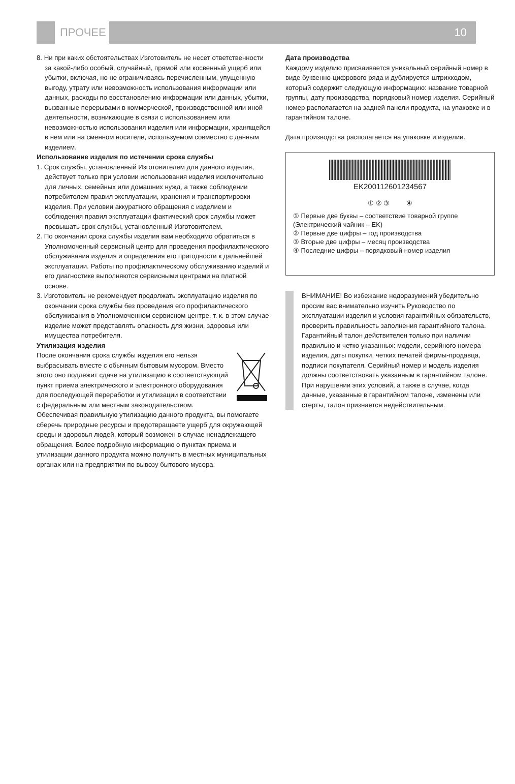ПРОЧЕЕ 10
8. Ни при каких обстоятельствах Изготовитель не несет ответственности за какой-либо особый, случайный, прямой или косвенный ущерб или убытки, включая, но не ограничиваясь перечисленным, упущенную выгоду, утрату или невозможность использования информации или данных, расходы по восстановлению информации или данных, убытки, вызванные перерывами в коммерческой, производственной или иной деятельности, возникающие в связи с использованием или невозможностью использования изделия или информации, хранящейся в нем или на сменном носителе, используемом совместно с данным изделием.
Использование изделия по истечении срока службы
1. Срок службы, установленный Изготовителем для данного изделия, действует только при условии использования изделия исключительно для личных, семейных или домашних нужд, а также соблюдении потребителем правил эксплуатации, хранения и транспортировки изделия. При условии аккуратного обращения с изделием и соблюдения правил эксплуатации фактический срок службы может превышать срок службы, установленный Изготовителем.
2. По окончании срока службы изделия вам необходимо обратиться в Уполномоченный сервисный центр для проведения профилактического обслуживания изделия и определения его пригодности к дальнейшей эксплуатации. Работы по профилактическому обслуживанию изделий и его диагностике выполняются сервисными центрами на платной основе.
3. Изготовитель не рекомендует продолжать эксплуатацию изделия по окончании срока службы без проведения его профилактического обслуживания в Уполномоченном сервисном центре, т. к. в этом случае изделие может представлять опасность для жизни, здоровья или имущества потребителя.
Утилизация изделия
После окончания срока службы изделия его нельзя выбрасывать вместе с обычным бытовым мусором. Вместо этого оно подлежит сдаче на утилизацию в соответствующий пункт приема электрического и электронного оборудования для последующей переработки и утилизации в соответствии с федеральным или местным законодательством. Обеспечивая правильную утилизацию данного продукта, вы помогаете сберечь природные ресурсы и предотвращаете ущерб для окружающей среды и здоровья людей, который возможен в случае ненадлежащего обращения. Более подробную информацию о пунктах приема и утилизации данного продукта можно получить в местных муниципальных органах или на предприятии по вывозу бытового мусора.
Дата производства
Каждому изделию присваивается уникальный серийный номер в виде буквенно-цифрового ряда и дублируется штрихкодом, который содержит следующую информацию: название товарной группы, дату производства, порядковый номер изделия. Серийный номер располагается на задней панели продукта, на упаковке и в гарантийном талоне.
Дата производства располагается на упаковке и изделии.
EK200112601234567
① ② ③ ④
① Первые две буквы – соответствие товарной группе (Электрический чайник – EK)
② Первые две цифры – год производства
③ Вторые две цифры – месяц производства
④ Последние цифры – порядковый номер изделия
ВНИМАНИЕ! Во избежание недоразумений убедительно просим вас внимательно изучить Руководство по эксплуатации изделия и условия гарантийных обязательств, проверить правильность заполнения гарантийного талона. Гарантийный талон действителен только при наличии правильно и четко указанных: модели, серийного номера изделия, даты покупки, четких печатей фирмы-продавца, подписи покупателя. Серийный номер и модель изделия должны соответствовать указанным в гарантийном талоне. При нарушении этих условий, а также в случае, когда данные, указанные в гарантийном талоне, изменены или стерты, талон признается недействительным.